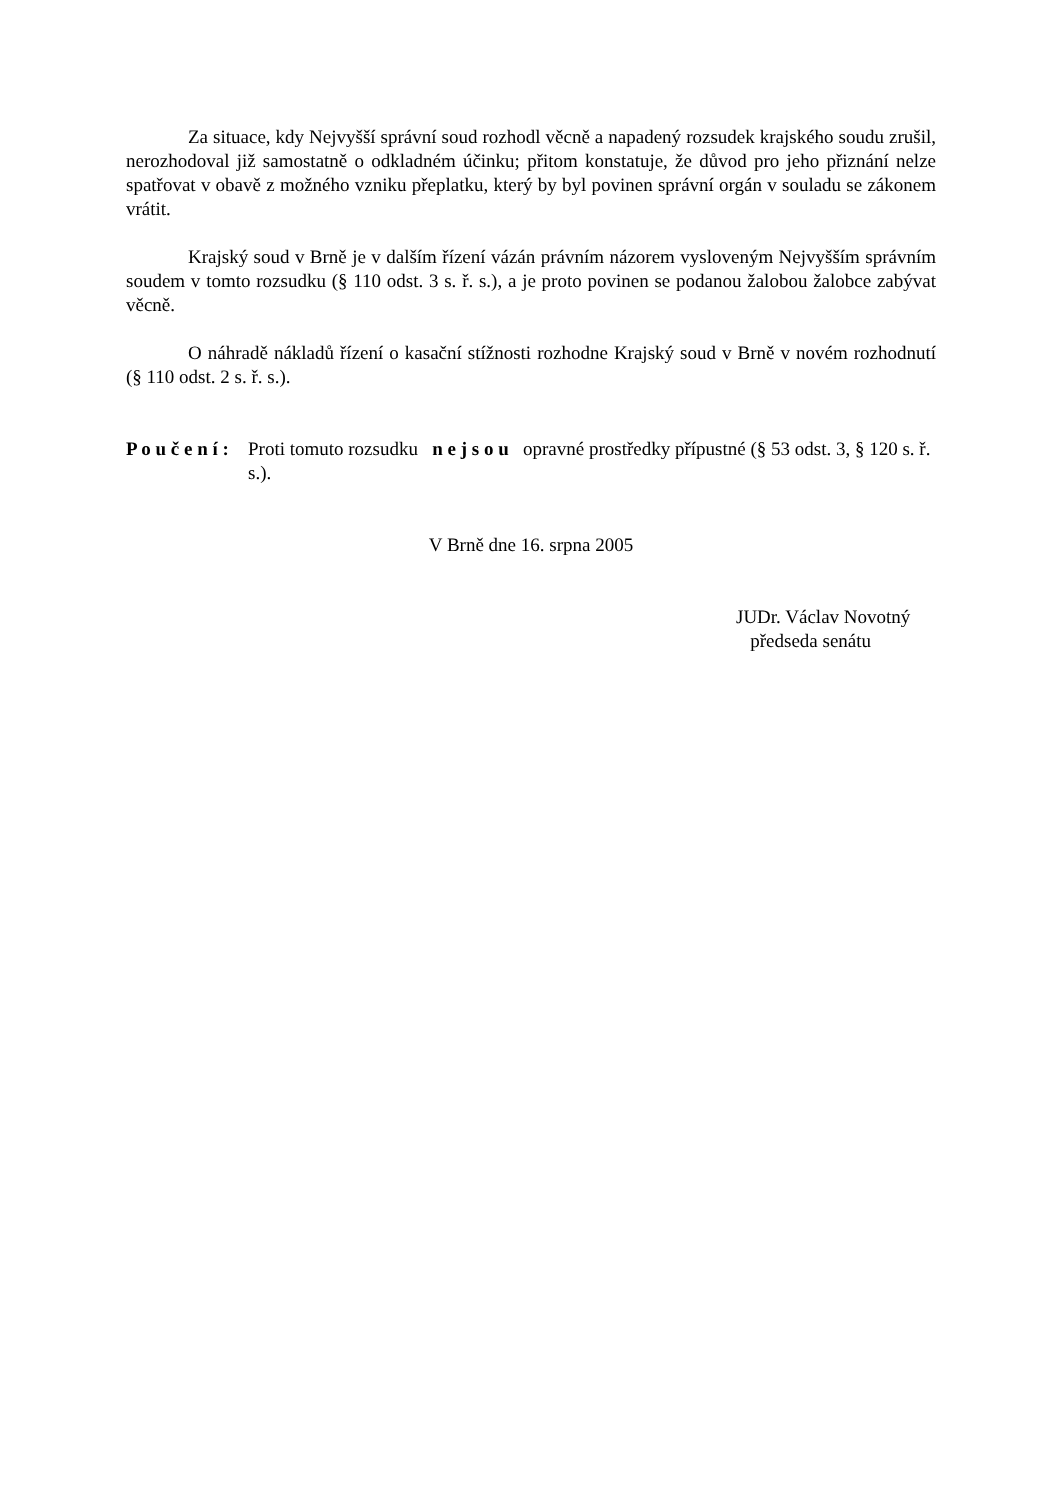Za situace, kdy Nejvyšší správní soud rozhodl věcně a napadený rozsudek krajského soudu zrušil, nerozhodoval již samostatně o odkladném účinku; přitom konstatuje, že důvod pro jeho přiznání nelze spatřovat v obavě z možného vzniku přeplatku, který by byl povinen správní orgán v souladu se zákonem vrátit.
Krajský soud v Brně je v dalším řízení vázán právním názorem vysloveným Nejvyšším správním soudem v tomto rozsudku (§ 110 odst. 3 s. ř. s.), a je proto povinen se podanou žalobou žalobce zabývat věcně.
O náhradě nákladů řízení o kasační stížnosti rozhodne Krajský soud v Brně v novém rozhodnutí (§ 110 odst. 2 s. ř. s.).
P o u č e n í : Proti tomuto rozsudku n e j s o u opravné prostředky přípustné (§ 53 odst. 3, § 120 s. ř. s.).
V Brně dne 16. srpna 2005
JUDr. Václav Novotný
předseda senátu